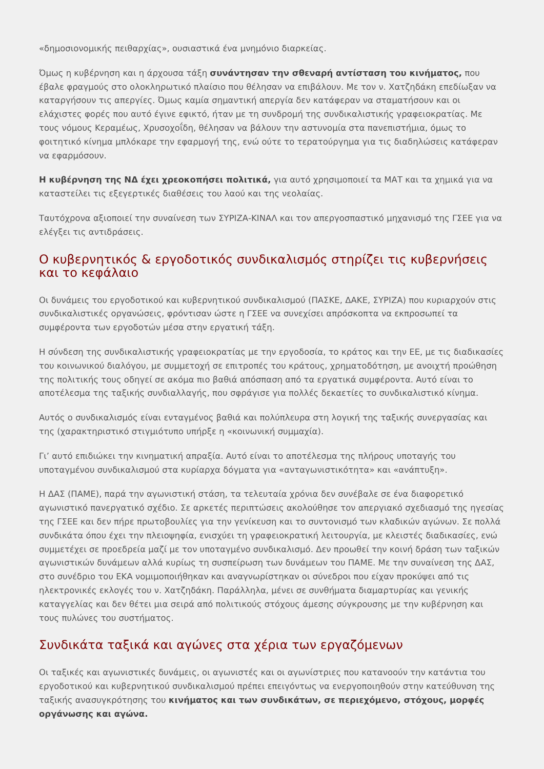«δημοσιονομικής πειθαρχίας», ουσιαστικά ένα μνημόνιο διαρκείας.
Όμως η κυβέρνηση και η άρχουσα τάξη συνάντησαν την σθεναρή αντίσταση του κινήματος, που έβαλε φραγμούς στο ολοκληρωτικό πλαίσιο που θέλησαν να επιβάλουν. Με τον ν. Χατζηδάκη επεδίωξαν να καταργήσουν τις απεργίες. Όμως καμία σημαντική απεργία δεν κατάφεραν να σταματήσουν και οι ελάχιστες φορές που αυτό έγινε εφικτό, ήταν με τη συνδρομή της συνδικαλιστικής γραφειοκρατίας. Με τους νόμους Κεραμέως, Χρυσοχοΐδη, θέλησαν να βάλουν την αστυνομία στα πανεπιστήμια, όμως το φοιτητικό κίνημα μπλόκαρε την εφαρμογή της, ενώ ούτε το τερατούργημα για τις διαδηλώσεις κατάφεραν να εφαρμόσουν.
Η κυβέρνηση της ΝΔ έχει χρεοκοπήσει πολιτικά, για αυτό χρησιμοποιεί τα ΜΑΤ και τα χημικά για να καταστείλει τις εξεγερτικές διαθέσεις του λαού και της νεολαίας.
Ταυτόχρονα αξιοποιεί την συναίνεση των ΣΥΡΙΖΑ-ΚΙΝΑΛ και τον απεργοσπαστικό μηχανισμό της ΓΣΕΕ για να ελέγξει τις αντιδράσεις.
Ο κυβερνητικός & εργοδοτικός συνδικαλισμός στηρίζει τις κυβερνήσεις και το κεφάλαιο
Οι δυνάμεις του εργοδοτικού και κυβερνητικού συνδικαλισμού (ΠΑΣΚΕ, ΔΑΚΕ, ΣΥΡΙΖΑ) που κυριαρχούν στις συνδικαλιστικές οργανώσεις, φρόντισαν ώστε η ΓΣΕΕ να συνεχίσει απρόσκοπτα να εκπροσωπεί τα συμφέροντα των εργοδοτών μέσα στην εργατική τάξη.
Η σύνδεση της συνδικαλιστικής γραφειοκρατίας με την εργοδοσία, το κράτος και την ΕΕ, με τις διαδικασίες του κοινωνικού διαλόγου, με συμμετοχή σε επιτροπές του κράτους, χρηματοδότηση, με ανοιχτή προώθηση της πολιτικής τους οδηγεί σε ακόμα πιο βαθιά απόσπαση από τα εργατικά συμφέροντα. Αυτό είναι το αποτέλεσμα της ταξικής συνδιαλλαγής, που σφράγισε για πολλές δεκαετίες το συνδικαλιστικό κίνημα.
Αυτός ο συνδικαλισμός είναι ενταγμένος βαθιά και πολύπλευρα στη λογική της ταξικής συνεργασίας και της (χαρακτηριστικό στιγμιότυπο υπήρξε η «κοινωνική συμμαχία).
Γι’ αυτό επιδιώκει την κινηματική απραξία. Αυτό είναι το αποτέλεσμα της πλήρους υποταγής του υποταγμένου συνδικαλισμού στα κυρίαρχα δόγματα για «ανταγωνιστικότητα» και «ανάπτυξη».
Η ΔΑΣ (ΠΑΜΕ), παρά την αγωνιστική στάση, τα τελευταία χρόνια δεν συνέβαλε σε ένα διαφορετικό αγωνιστικό πανεργατικό σχέδιο. Σε αρκετές περιπτώσεις ακολούθησε τον απεργιακό σχεδιασμό της ηγεσίας της ΓΣΕΕ και δεν πήρε πρωτοβουλίες για την γενίκευση και το συντονισμό των κλαδικών αγώνων. Σε πολλά συνδικάτα όπου έχει την πλειοψηφία, ενισχύει τη γραφειοκρατική λειτουργία, με κλειστές διαδικασίες, ενώ συμμετέχει σε προεδρεία μαζί με τον υποταγμένο συνδικαλισμό. Δεν προωθεί την κοινή δράση των ταξικών αγωνιστικών δυνάμεων αλλά κυρίως τη συσπείρωση των δυνάμεων του ΠΑΜΕ. Με την συναίνεση της ΔΑΣ, στο συνέδριο του ΕΚΑ νομιμοποιήθηκαν και αναγνωρίστηκαν οι σύνεδροι που είχαν προκύψει από τις ηλεκτρονικές εκλογές του ν. Χατζηδάκη. Παράλληλα, μένει σε συνθήματα διαμαρτυρίας και γενικής καταγγελίας και δεν θέτει μια σειρά από πολιτικούς στόχους άμεσης σύγκρουσης με την κυβέρνηση και τους πυλώνες του συστήματος.
Συνδικάτα ταξικά και αγώνες στα χέρια των εργαζόμενων
Οι ταξικές και αγωνιστικές δυνάμεις, οι αγωνιστές και οι αγωνίστριες που κατανοούν την κατάντια του εργοδοτικού και κυβερνητικού συνδικαλισμού πρέπει επειγόντως να ενεργοποιηθούν στην κατεύθυνση της ταξικής ανασυγκρότησης του κινήματος και των συνδικάτων, σε περιεχόμενο, στόχους, μορφές οργάνωσης και αγώνα.